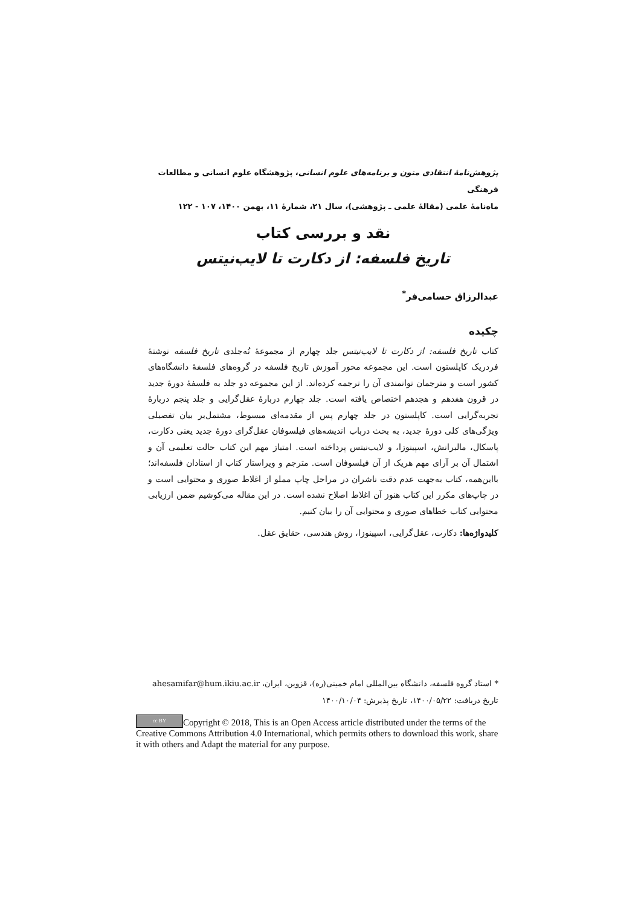پژوهش‌نامهٔ انتقادی متون و برنامه‌های علوم انسانی، پژوهشگاه علوم انسانی و مطالعات فرهنگی
ماه‌نامهٔ علمی (مقالهٔ علمی ـ پژوهشی)، سال ۲۱، شمارهٔ ۱۱، بهمن ۱۴۰۰، ۱۰۷ - ۱۲۲
نقد و بررسی کتاب
تاریخ فلسفه: از دکارت تا لایب‌نیتس
عبدالرزاق حسامی‌فر<sup>*</sup>
چکیده
کتاب تاریخ فلسفه: از دکارت تا لایب‌نیتس جلد چهارم از مجموعهٔ نُه‌جلدی تاریخ فلسفه نوشتهٔ فردریک کاپلستون است. این مجموعه محور آموزش تاریخ فلسفه در گروه‌های فلسفهٔ دانشگاه‌های کشور است و مترجمان توانمندی آن را ترجمه کرده‌اند. از این مجموعه دو جلد به فلسفهٔ دورهٔ جدید در قرون هفدهم و هجدهم اختصاص یافته است. جلد چهارم دربارهٔ عقل‌گرایی و جلد پنجم دربارهٔ تجربه‌گرایی است. کاپلستون در جلد چهارم پس از مقدمه‌ای مبسوط، مشتمل‌بر بیان تفصیلی ویژگی‌های کلی دورهٔ جدید، به بحث درباب اندیشه‌های فیلسوفان عقل‌گرای دورهٔ جدید یعنی دکارت، پاسکال، مالبرانش، اسپینوزا، و لایب‌نیتس پرداخته است. امتیاز مهم این کتاب حالت تعلیمی آن و اشتمال آن بر آرای مهم هریک از آن فیلسوفان است. مترجم و ویراستار کتاب از استادان فلسفه‌اند؛ بااین‌همه، کتاب به‌جهت عدم دقت ناشران در مراحل چاپ مملو از اغلاط صوری و محتوایی است و در چاپ‌های مکرر این کتاب هنوز آن اغلاط اصلاح نشده است. در این مقاله می‌کوشیم ضمن ارزیابی محتوایی کتاب خطاهای صوری و محتوایی آن را بیان کنیم.
کلیدواژه‌ها: دکارت، عقل‌گرایی، اسپینوزا، روش هندسی، حقایق عقل.
* استاد گروه فلسفه، دانشگاه بین‌المللی امام خمینی(ره)، قزوین، ایران، ahesamifar@hum.ikiu.ac.ir
تاریخ دریافت: ۱۴۰۰/۰۵/۲۲، تاریخ پذیرش: ۱۴۰۰/۱۰/۰۴
cc BY Copyright © 2018, This is an Open Access article distributed under the terms of the Creative Commons Attribution 4.0 International, which permits others to download this work, share it with others and Adapt the material for any purpose.